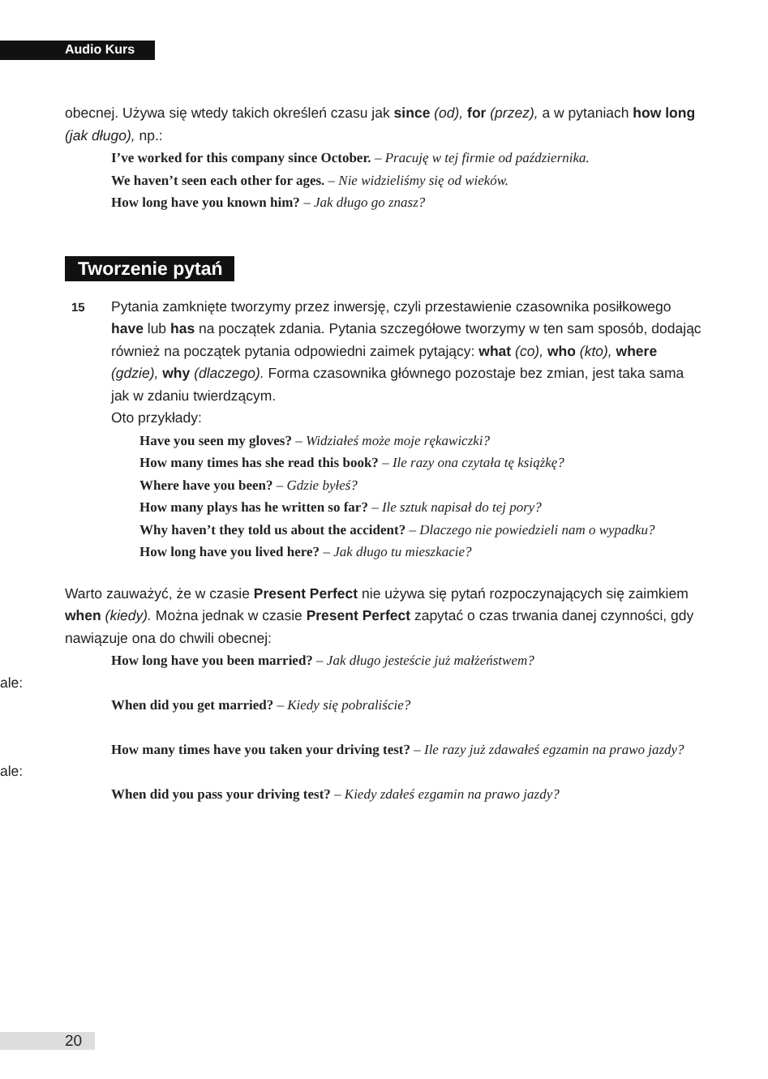Audio Kurs
obecnej. Używa się wtedy takich określeń czasu jak since (od), for (przez), a w pytaniach how long (jak długo), np.:
I’ve worked for this company since October. – Pracuję w tej firmie od października.
We haven’t seen each other for ages. – Nie widzieliśmy się od wieków.
How long have you known him? – Jak długo go znasz?
Tworzenie pytań
15
Pytania zamknięte tworzymy przez inwersję, czyli przestawienie czasownika posiłkowego have lub has na początek zdania. Pytania szczegółowe tworzymy w ten sam sposób, dodając również na początek pytania odpowiedni zaimek pytający: what (co), who (kto), where (gdzie), why (dlaczego). Forma czasownika głównego pozostaje bez zmian, jest taka sama jak w zdaniu twierdzącym.
Oto przykłady:
Have you seen my gloves? – Widziałeś może moje rękawiczki?
How many times has she read this book? – Ile razy ona czytała tę książkę?
Where have you been? – Gdzie byłeś?
How many plays has he written so far? – Ile sztuk napisał do tej pory?
Why haven’t they told us about the accident? – Dlaczego nie powiedzieli nam o wypadku?
How long have you lived here? – Jak długo tu mieszkacie?
Warto zauważyć, że w czasie Present Perfect nie używa się pytań rozpoczynających się zaimkiem when (kiedy). Można jednak w czasie Present Perfect zapytać o czas trwania danej czynności, gdy nawiązuje ona do chwili obecnej:
How long have you been married? – Jak długo jesteście już małżeństwem?
ale:
When did you get married? – Kiedy się pobraliście?
How many times have you taken your driving test? – Ile razy już zdawałeś egzamin na prawo jazdy?
ale:
When did you pass your driving test? – Kiedy zdałeś ezgamin na prawo jazdy?
20